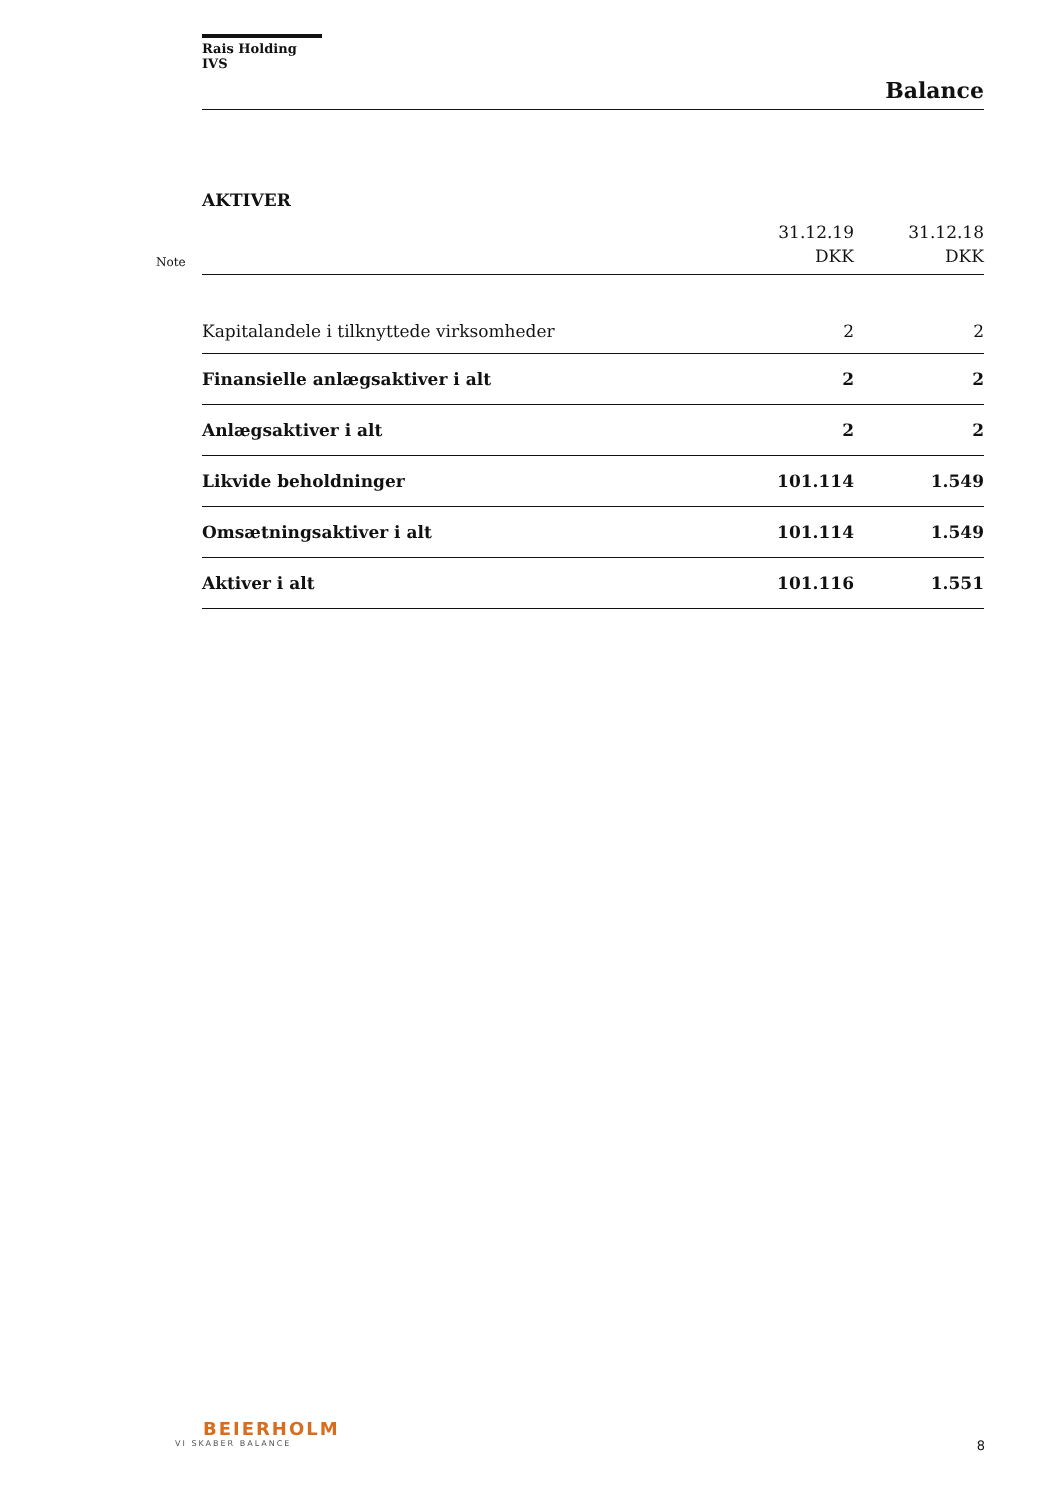Rais Holding IVS
Balance
AKTIVER
| Note | 31.12.19 DKK | 31.12.18 DKK |
| --- | --- | --- |
| Kapitalandele i tilknyttede virksomheder | 2 | 2 |
| Finansielle anlægsaktiver i alt | 2 | 2 |
| Anlægsaktiver i alt | 2 | 2 |
| Likvide beholdninger | 101.114 | 1.549 |
| Omsætningsaktiver i alt | 101.114 | 1.549 |
| Aktiver i alt | 101.116 | 1.551 |
BEIERHOLM
VI SKABER BALANCE
8